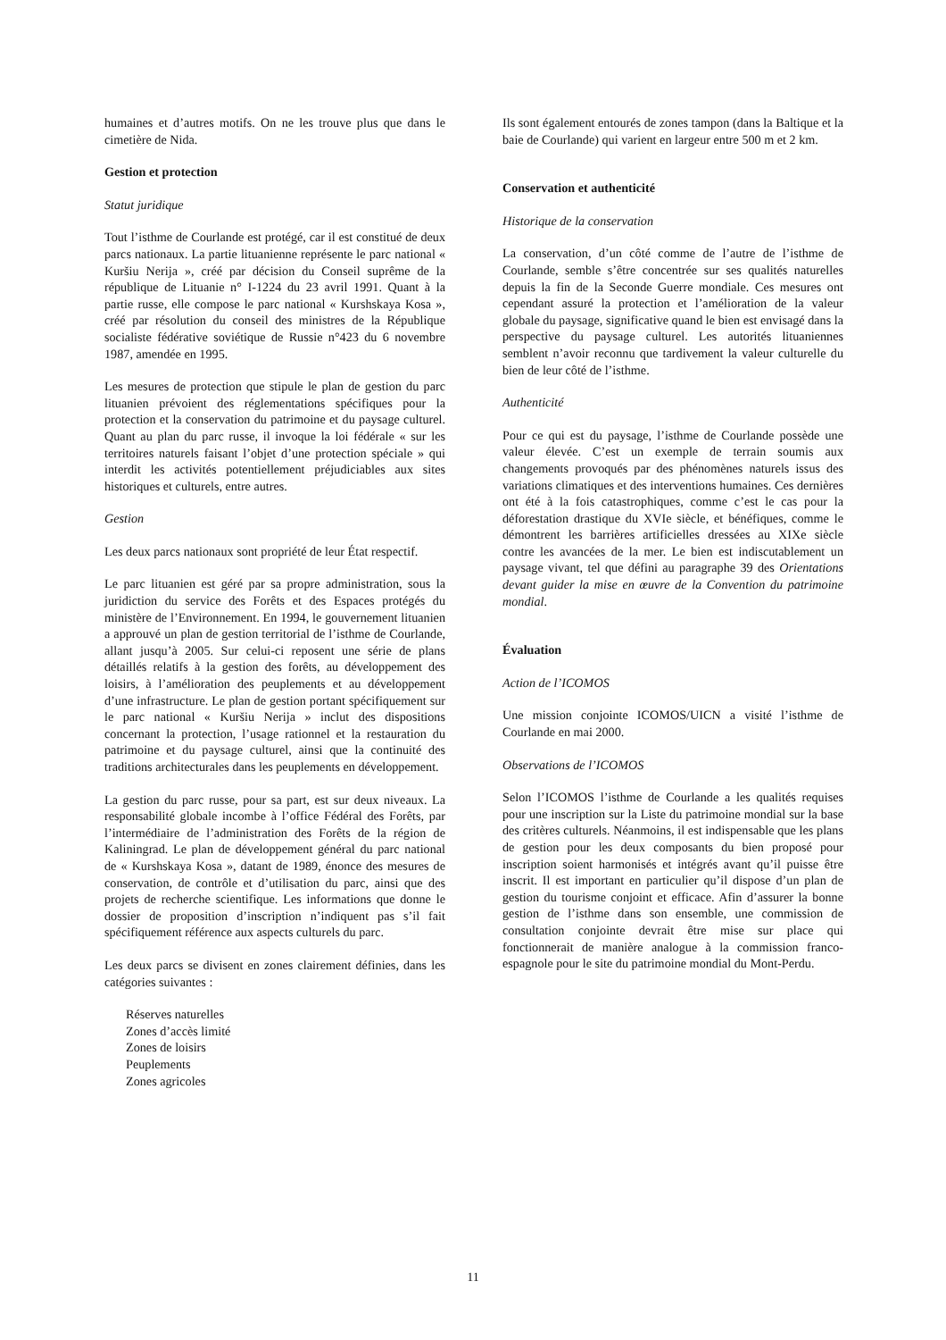humaines et d’autres motifs. On ne les trouve plus que dans le cimetière de Nida.
Gestion et protection
Statut juridique
Tout l’isthme de Courlande est protégé, car il est constitué de deux parcs nationaux. La partie lituanienne représente le parc national « Kuršiu Nerija », créé par décision du Conseil suprême de la république de Lituanie n° I-1224 du 23 avril 1991. Quant à la partie russe, elle compose le parc national « Kurshskaya Kosa », créé par résolution du conseil des ministres de la République socialiste fédérative soviétique de Russie n°423 du 6 novembre 1987, amendée en 1995.
Les mesures de protection que stipule le plan de gestion du parc lituanien prévoient des réglementations spécifiques pour la protection et la conservation du patrimoine et du paysage culturel. Quant au plan du parc russe, il invoque la loi fédérale « sur les territoires naturels faisant l’objet d’une protection spéciale » qui interdit les activités potentiellement préjudiciables aux sites historiques et culturels, entre autres.
Gestion
Les deux parcs nationaux sont propriété de leur État respectif.
Le parc lituanien est géré par sa propre administration, sous la juridiction du service des Forêts et des Espaces protégés du ministère de l’Environnement. En 1994, le gouvernement lituanien a approuvé un plan de gestion territorial de l’isthme de Courlande, allant jusqu’à 2005. Sur celui-ci reposent une série de plans détaillés relatifs à la gestion des forêts, au développement des loisirs, à l’amélioration des peuplements et au développement d’une infrastructure. Le plan de gestion portant spécifiquement sur le parc national « Kuršiu Nerija » inclut des dispositions concernant la protection, l’usage rationnel et la restauration du patrimoine et du paysage culturel, ainsi que la continuité des traditions architecturales dans les peuplements en développement.
La gestion du parc russe, pour sa part, est sur deux niveaux. La responsabilité globale incombe à l’office Fédéral des Forêts, par l’intermédiaire de l’administration des Forêts de la région de Kaliningrad. Le plan de développement général du parc national de « Kurshskaya Kosa », datant de 1989, énonce des mesures de conservation, de contrôle et d’utilisation du parc, ainsi que des projets de recherche scientifique. Les informations que donne le dossier de proposition d’inscription n’indiquent pas s’il fait spécifiquement référence aux aspects culturels du parc.
Les deux parcs se divisent en zones clairement définies, dans les catégories suivantes :
Réserves naturelles
Zones d’accès limité
Zones de loisirs
Peuplements
Zones agricoles
Ils sont également entourés de zones tampon (dans la Baltique et la baie de Courlande) qui varient en largeur entre 500 m et 2 km.
Conservation et authenticité
Historique de la conservation
La conservation, d’un côté comme de l’autre de l’isthme de Courlande, semble s’être concentrée sur ses qualités naturelles depuis la fin de la Seconde Guerre mondiale. Ces mesures ont cependant assuré la protection et l’amélioration de la valeur globale du paysage, significative quand le bien est envisagé dans la perspective du paysage culturel. Les autorités lituaniennes semblent n’avoir reconnu que tardivement la valeur culturelle du bien de leur côté de l’isthme.
Authenticité
Pour ce qui est du paysage, l’isthme de Courlande possède une valeur élevée. C’est un exemple de terrain soumis aux changements provoqués par des phénomènes naturels issus des variations climatiques et des interventions humaines. Ces dernières ont été à la fois catastrophiques, comme c’est le cas pour la déforestation drastique du XVIe siècle, et bénéfiques, comme le démontrent les barrières artificielles dressées au XIXe siècle contre les avancées de la mer. Le bien est indiscutablement un paysage vivant, tel que défini au paragraphe 39 des Orientations devant guider la mise en œuvre de la Convention du patrimoine mondial.
Évaluation
Action de l’ICOMOS
Une mission conjointe ICOMOS/UICN a visité l’isthme de Courlande en mai 2000.
Observations de l’ICOMOS
Selon l’ICOMOS l’isthme de Courlande a les qualités requises pour une inscription sur la Liste du patrimoine mondial sur la base des critères culturels. Néanmoins, il est indispensable que les plans de gestion pour les deux composants du bien proposé pour inscription soient harmonisés et intégrés avant qu’il puisse être inscrit. Il est important en particulier qu’il dispose d’un plan de gestion du tourisme conjoint et efficace. Afin d’assurer la bonne gestion de l’isthme dans son ensemble, une commission de consultation conjointe devrait être mise sur place qui fonctionnerait de manière analogue à la commission franco-espagnole pour le site du patrimoine mondial du Mont-Perdu.
11